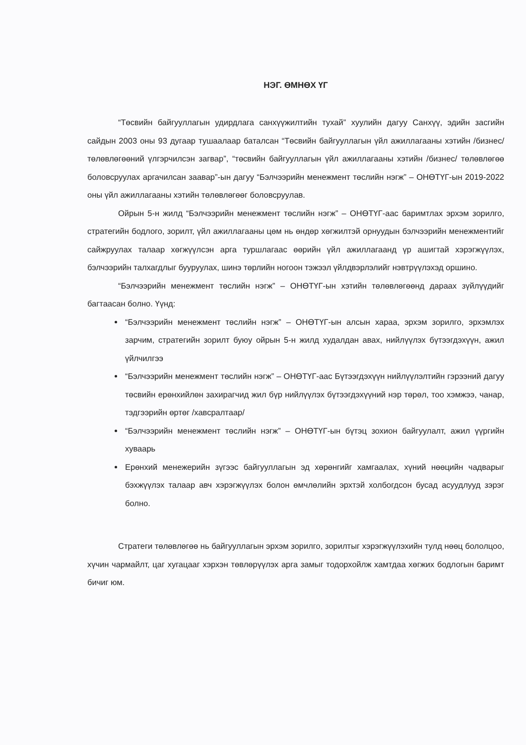НЭГ. ӨМНӨХ ҮГ
“Төсвийн байгууллагын удирдлага санхүүжилтийн тухай” хуулийн дагуу Санхүү, эдийн засгийн сайдын 2003 оны 93 дугаар тушаалаар баталсан “Төсвийн байгууллагын үйл ажиллагааны хэтийн /бизнес/ төлөвлөгөөний үлгэрчилсэн загвар”, “төсвийн байгууллагын үйл ажиллагааны хэтийн /бизнес/ төлөвлөгөө боловсруулах аргачилсан заавар”-ын дагуу “Бэлчээрийн менежмент төслийн нэгж” – ОНӨТҮГ-ын 2019-2022 оны үйл ажиллагааны хэтийн төлөвлөгөөг боловсруулав.
Ойрын 5-н жилд “Бэлчээрийн менежмент төслийн нэгж” – ОНӨТҮГ-аас баримтлах эрхэм зорилго, стратегийн бодлого, зорилт, үйл ажиллагааны цөм нь өндөр хөгжилтэй орнуудын бэлчээрийн менежментийг сайжруулах талаар хөгжүүлсэн арга туршлагаас өөрийн үйл ажиллагаанд үр ашигтай хэрэгжүүлэх, бэлчээрийн талхагдлыг бууруулах, шинэ төрлийн ногоон тэжээл үйлдвэрлэлийг нэвтрүүлэхэд оршино.
“Бэлчээрийн менежмент төслийн нэгж” – ОНӨТҮГ-ын хэтийн төлөвлөгөөнд дараах зүйлүүдийг багтаасан болно. Үүнд:
“Бэлчээрийн менежмент төслийн нэгж” – ОНӨТҮГ-ын алсын хараа, эрхэм зорилго, эрхэмлэх зарчим, стратегийн зорилт буюу ойрын 5-н жилд худалдан авах, нийлүүлэх бүтээгдэхүүн, ажил үйлчилгээ
“Бэлчээрийн менежмент төслийн нэгж” – ОНӨТҮГ-аас Бүтээгдэхүүн нийлүүлэлтийн гэрээний дагуу төсвийн ерөнхийлөн захирагчид жил бүр нийлүүлэх бүтээгдэхүүний нэр төрөл, тоо хэмжээ, чанар, тэдгээрийн өртөг /хавсралтаар/
“Бэлчээрийн менежмент төслийн нэгж” – ОНӨТҮГ-ын бүтэц зохион байгуулалт, ажил үүргийн хуваарь
Ерөнхий менежерийн зүгээс байгууллагын эд хөрөнгийг хамгаалах, хүний нөөцийн чадварыг бэхжүүлэх талаар авч хэрэгжүүлэх болон өмчлөлийн эрхтэй холбогдсон бусад асуудлууд зэрэг болно.
Стратеги төлөвлөгөө нь байгууллагын эрхэм зорилго, зорилтыг хэрэгжүүлэхийн тулд нөөц бололцоо, хүчин чармайлт, цаг хугацааг хэрхэн төвлөрүүлэх арга замыг тодорхойлж хамтдаа хөгжих бодлогын баримт бичиг юм.